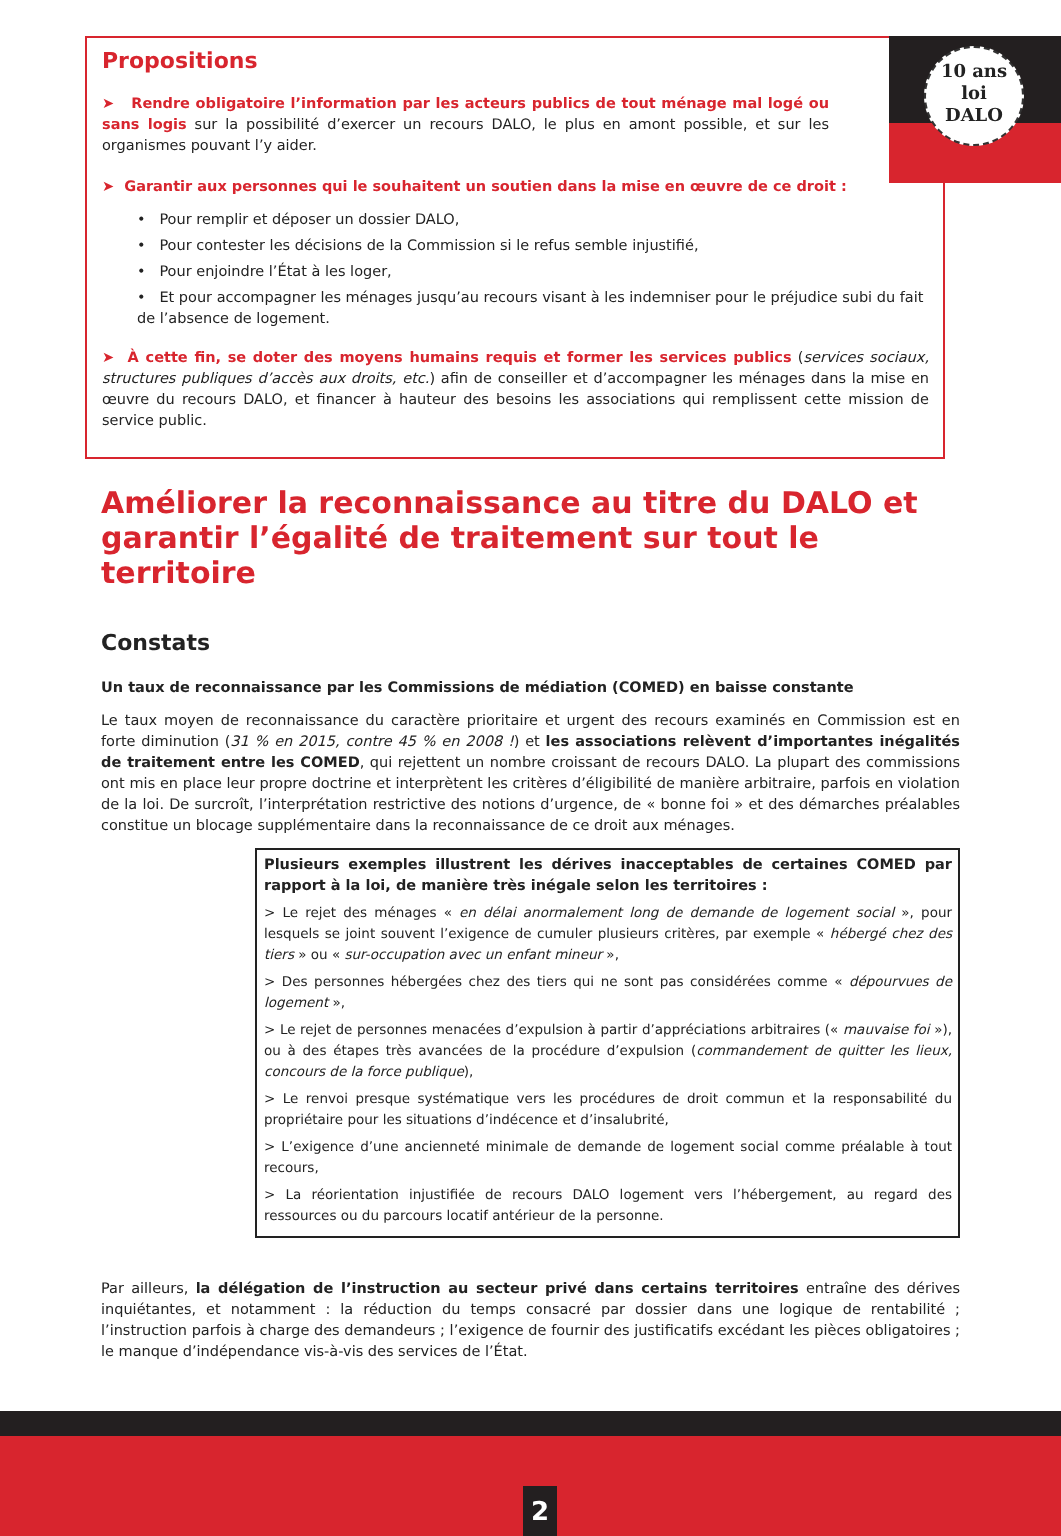10 ans
loi
DALO
Propositions
➤ Rendre obligatoire l’information par les acteurs publics de tout ménage mal logé ou sans logis sur la possibilité d’exercer un recours DALO, le plus en amont possible, et sur les organismes pouvant l’y aider.
➤ Garantir aux personnes qui le souhaitent un soutien dans la mise en œuvre de ce droit :
• Pour remplir et déposer un dossier DALO,
• Pour contester les décisions de la Commission si le refus semble injustifié,
• Pour enjoindre l’État à les loger,
• Et pour accompagner les ménages jusqu’au recours visant à les indemniser pour le préjudice subi du fait de l’absence de logement.
➤ À cette fin, se doter des moyens humains requis et former les services publics (services sociaux, structures publiques d’accès aux droits, etc.) afin de conseiller et d’accompagner les ménages dans la mise en œuvre du recours DALO, et financer à hauteur des besoins les associations qui remplissent cette mission de service public.
Améliorer la reconnaissance au titre du DALO et garantir l’égalité de traitement sur tout le territoire
Constats
Un taux de reconnaissance par les Commissions de médiation (COMED) en baisse constante
Le taux moyen de reconnaissance du caractère prioritaire et urgent des recours examinés en Commission est en forte diminution (31 % en 2015, contre 45 % en 2008 !) et les associations relèvent d’importantes inégalités de traitement entre les COMED, qui rejettent un nombre croissant de recours DALO. La plupart des commissions ont mis en place leur propre doctrine et interprètent les critères d’éligibilité de manière arbitraire, parfois en violation de la loi. De surcroît, l’interprétation restrictive des notions d’urgence, de « bonne foi » et des démarches préalables constitue un blocage supplémentaire dans la reconnaissance de ce droit aux ménages.
Plusieurs exemples illustrent les dérives inacceptables de certaines COMED par rapport à la loi, de manière très inégale selon les territoires :
> Le rejet des ménages « en délai anormalement long de demande de logement social », pour lesquels se joint souvent l’exigence de cumuler plusieurs critères, par exemple « hébergé chez des tiers » ou « sur-occupation avec un enfant mineur »,
> Des personnes hébergées chez des tiers qui ne sont pas considérées comme « dépourvues de logement »,
> Le rejet de personnes menacées d’expulsion à partir d’appréciations arbitraires (« mauvaise foi »), ou à des étapes très avancées de la procédure d’expulsion (commandement de quitter les lieux, concours de la force publique),
> Le renvoi presque systématique vers les procédures de droit commun et la responsabilité du propriétaire pour les situations d’indécence et d’insalubrité,
> L’exigence d’une ancienneté minimale de demande de logement social comme préalable à tout recours,
> La réorientation injustifiée de recours DALO logement vers l’hébergement, au regard des ressources ou du parcours locatif antérieur de la personne.
Par ailleurs, la délégation de l’instruction au secteur privé dans certains territoires entraîne des dérives inquiétantes, et notamment : la réduction du temps consacré par dossier dans une logique de rentabilité ; l’instruction parfois à charge des demandeurs ; l’exigence de fournir des justificatifs excédant les pièces obligatoires ; le manque d’indépendance vis-à-vis des services de l’État.
2